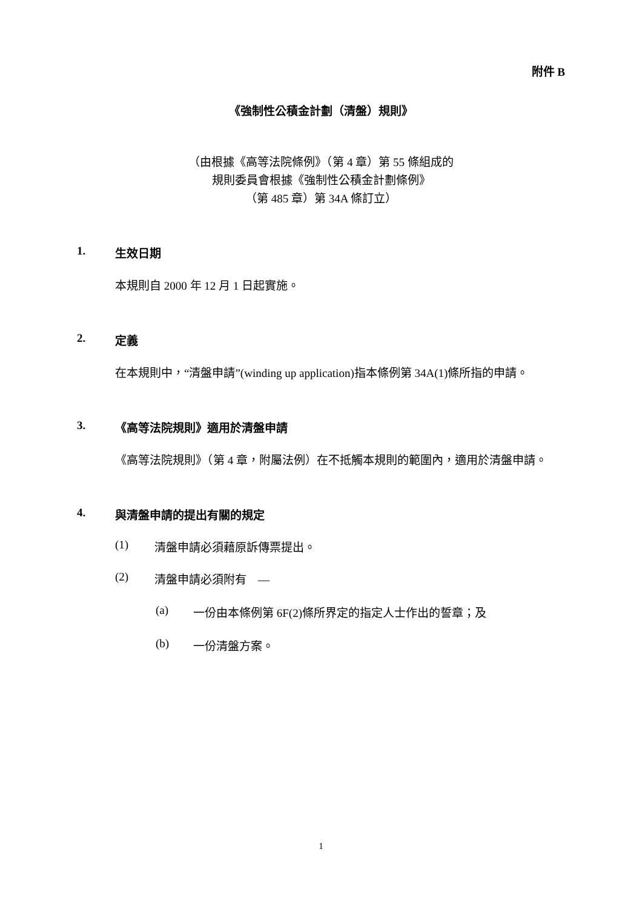附件 B
《強制性公積金計劃（清盤）規則》
（由根據《高等法院條例》（第 4 章）第 55 條組成的
規則委員會根據《強制性公積金計劃條例》
（第 485 章）第 34A 條訂立）
1. 生效日期
本規則自 2000 年 12 月 1 日起實施。
2. 定義
在本規則中，“清盤申請”(winding up application)指本條例第 34A(1)條所指的申請。
3. 《高等法院規則》適用於清盤申請
《高等法院規則》（第 4 章，附屬法例）在不抵觸本規則的範圍內，適用於清盤申請。
4. 與清盤申請的提出有關的規定
(1) 清盤申請必須藉原訴傳票提出。
(2) 清盤申請必須附有　—
(a) 一份由本條例第 6F(2)條所界定的指定人士作出的誓章；及
(b) 一份清盤方案。
1